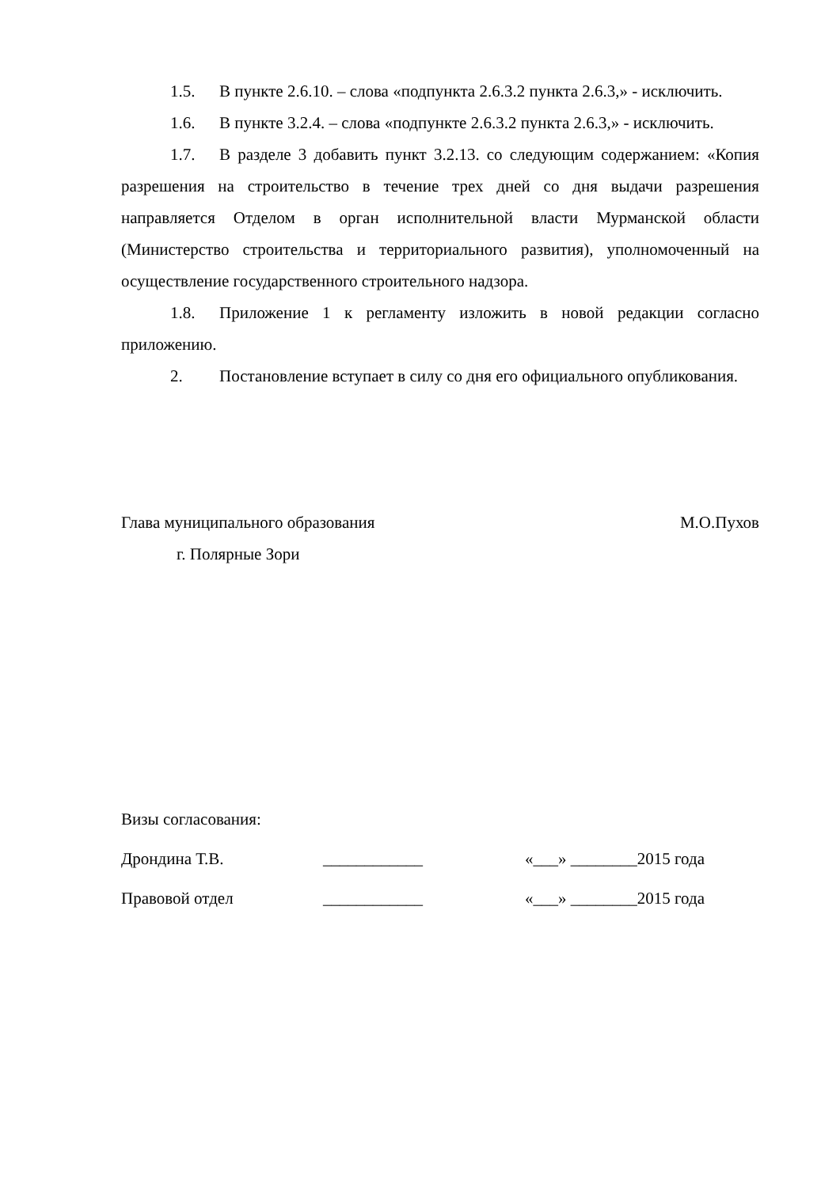1.5. В пункте 2.6.10. – слова «подпункта 2.6.3.2 пункта 2.6.3,» - исключить.
1.6. В пункте 3.2.4. – слова «подпункте 2.6.3.2 пункта 2.6.3,» - исключить.
1.7. В разделе 3 добавить пункт 3.2.13. со следующим содержанием: «Копия разрешения на строительство в течение трех дней со дня выдачи разрешения направляется Отделом в орган исполнительной власти Мурманской области (Министерство строительства и территориального развития), уполномоченный на осуществление государственного строительного надзора.
1.8. Приложение 1 к регламенту изложить в новой редакции согласно приложению.
2. Постановление вступает в силу со дня его официального опубликования.
Глава муниципального образования М.О.Пухов
г. Полярные Зори
Визы согласования:
Дрондина Т.В. ____________ «___» ________2015 года
Правовой отдел ____________ «___» ________2015 года